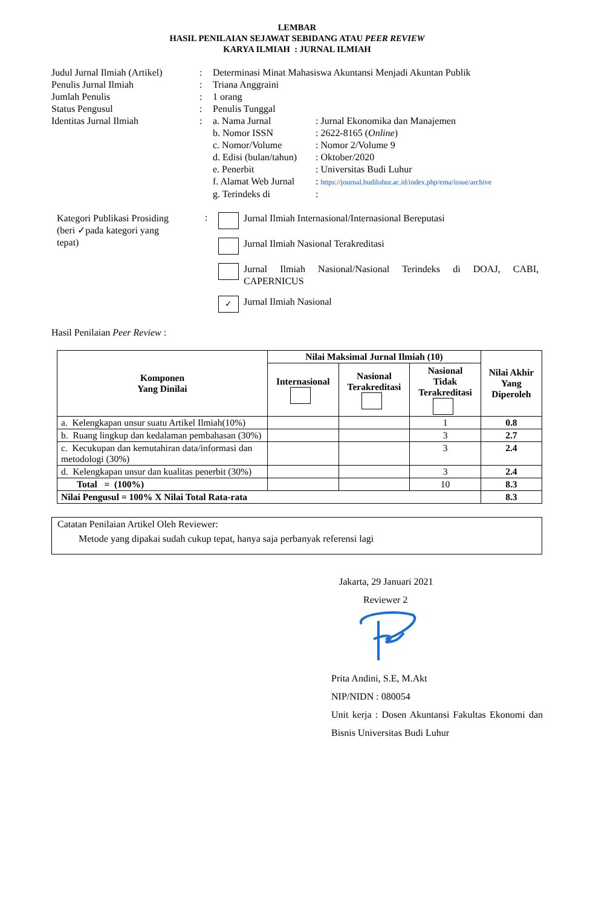LEMBAR
HASIL PENILAIAN SEJAWAT SEBIDANG ATAU PEER REVIEW
KARYA ILMIAH : JURNAL ILMIAH
Judul Jurnal Ilmiah (Artikel)
: Determinasi Minat Mahasiswa Akuntansi Menjadi Akuntan Publik
Penulis Jurnal Ilmiah : Triana Anggraini
Jumlah Penulis : 1 orang
Status Pengusul : Penulis Tunggal
Identitas Jurnal Ilmiah : a. Nama Jurnal : Jurnal Ekonomika dan Manajemen
b. Nomor ISSN : 2622-8165 (Online)
c. Nomor/Volume : Nomor 2/Volume 9
d. Edisi (bulan/tahun)
: Oktober/2020
e. Penerbit : Universitas Budi Luhur
f. Alamat Web Jurnal
: https://journal.budiluhur.ac.id/index.php/ema/issue/archive
g. Terindeks di :
Kategori Publikasi Prosiding
(beri ✓pada kategori yang
tepat)
:
Jurnal Ilmiah Internasional/Internasional Bereputasi
Jurnal Ilmiah Nasional Terakreditasi
Jurnal Ilmiah Nasional/Nasional Terindeks di DOAJ, CABI, CAPERNICUS
✓ Jurnal Ilmiah Nasional
Hasil Penilaian Peer Review :
| Komponen Yang Dinilai | Nilai Maksimal Jurnal Ilmiah (10) | | | Nilai Akhir Yang Diperoleh |
| --- | --- | --- | --- | --- |
| | Internasional | Nasional Terakreditasi | Nasional Tidak Terakreditasi | |
| a. Kelengkapan unsur suatu Artikel Ilmiah(10%) | | | 1 | 0.8 |
| b. Ruang lingkup dan kedalaman pembahasan (30%) | | | 3 | 2.7 |
| c. Kecukupan dan kemutahiran data/informasi dan metodologi (30%) | | | 3 | 2.4 |
| d. Kelengkapan unsur dan kualitas penerbit (30%) | | | 3 | 2.4 |
| Total = (100%) | | | 10 | 8.3 |
| Nilai Pengusul = 100% X Nilai Total Rata-rata | | | | 8.3 |
Catatan Penilaian Artikel Oleh Reviewer:
Metode yang dipakai sudah cukup tepat, hanya saja perbanyak referensi lagi
Jakarta, 29 Januari 2021
Reviewer 2
Prita Andini, S.E, M.Akt
NIP/NIDN : 080054
Unit kerja : Dosen Akuntansi Fakultas Ekonomi dan Bisnis Universitas Budi Luhur